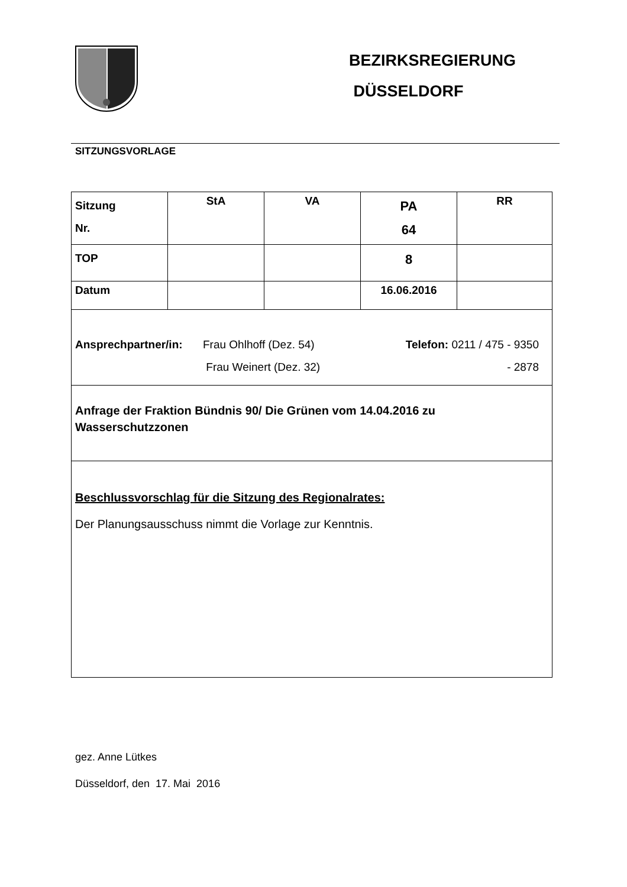BEZIRKSREGIERUNG
DÜSSELDORF
SITZUNGSVORLAGE
| Sitzung Nr. | StA | VA | PA 64 | RR |
| TOP | | | 8 | |
| Datum | | | 16.06.2016 | |
| Ansprechpartner/in: Frau Ohlhoff (Dez. 54) Frau Weinert (Dez. 32) Telefon: 0211 / 475 - 9350 - 2878 | | | | |
| Anfrage der Fraktion Bündnis 90/ Die Grünen vom 14.04.2016 zu Wasserschutzzonen | | | | |
| Beschlussvorschlag für die Sitzung des Regionalrates: Der Planungsausschuss nimmt die Vorlage zur Kenntnis. | | | | |
gez. Anne Lütkes
Düsseldorf, den 17. Mai 2016